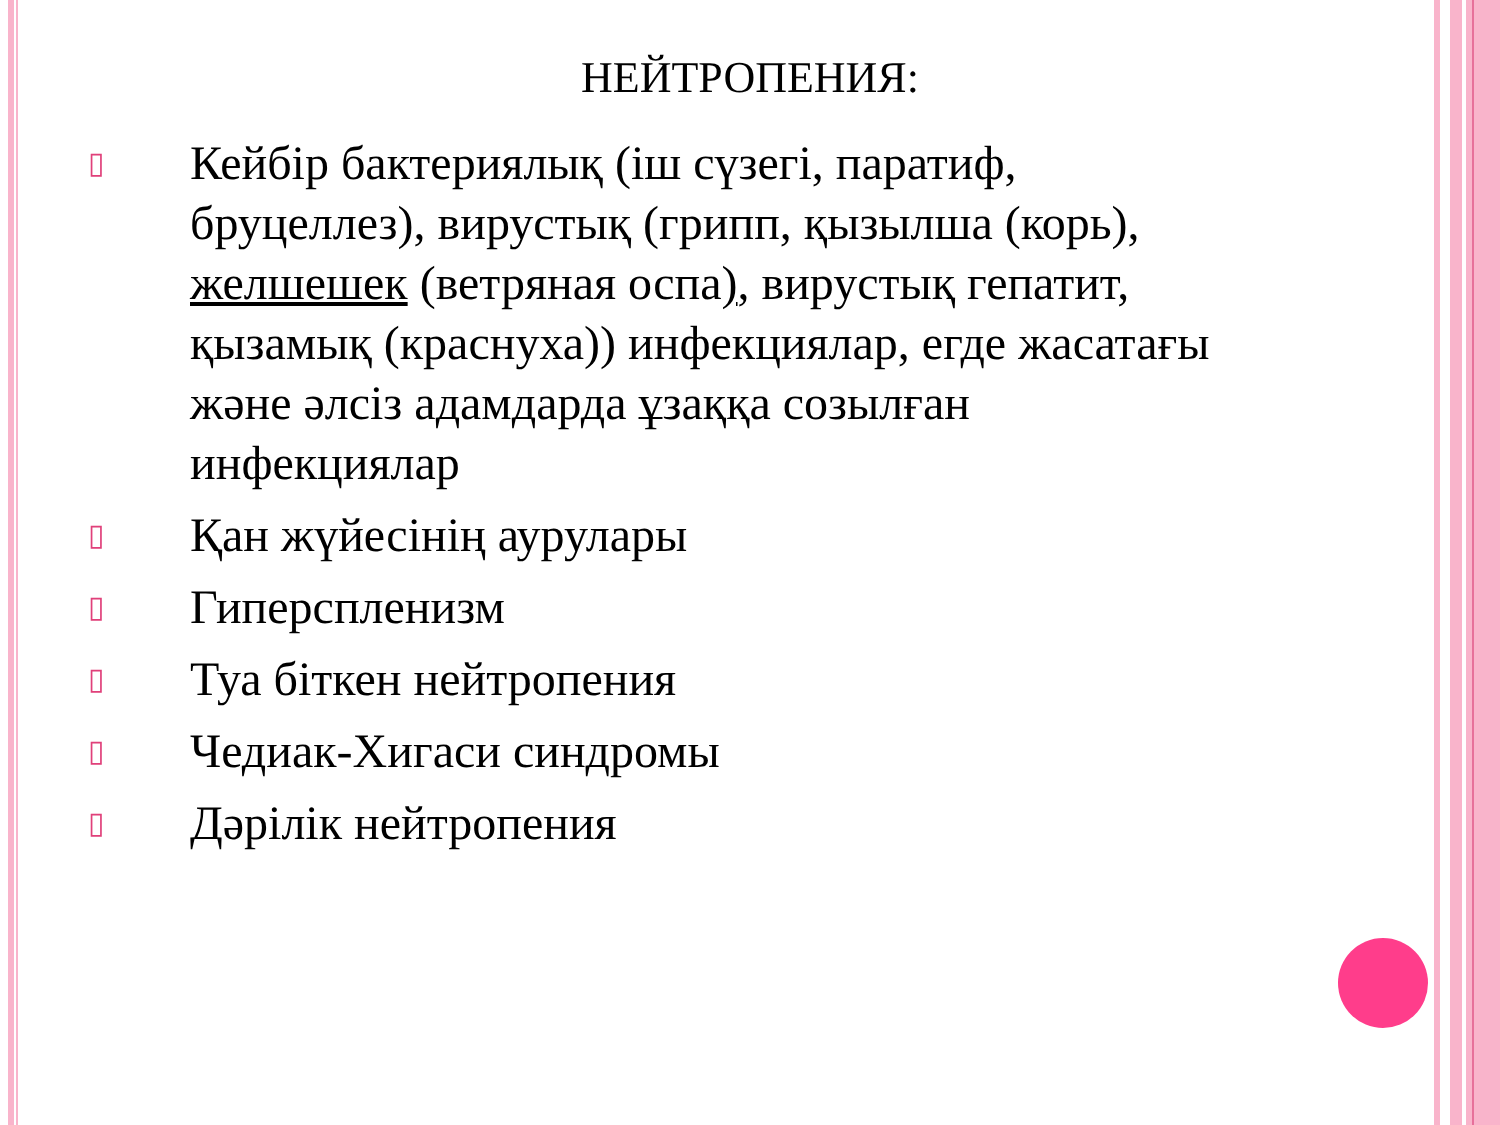НЕЙТРОПЕНИЯ:
▯ Кейбір бактериялық (іш сүзегі, паратиф, бруцеллез), вирустық (грипп, қызылша (корь), желшешек (ветряная оспа), вирустық гепатит, қызамық (краснуха)) инфекциялар, егде жасатағы және әлсіз адамдарда ұзаққа созылған инфекциялар
▯ Қан жүйесінің аурулары
▯ Гиперспленизм
▯ Туа біткен нейтропения
▯ Чедиак-Хигаси синдромы
▯ Дәрілік нейтропения